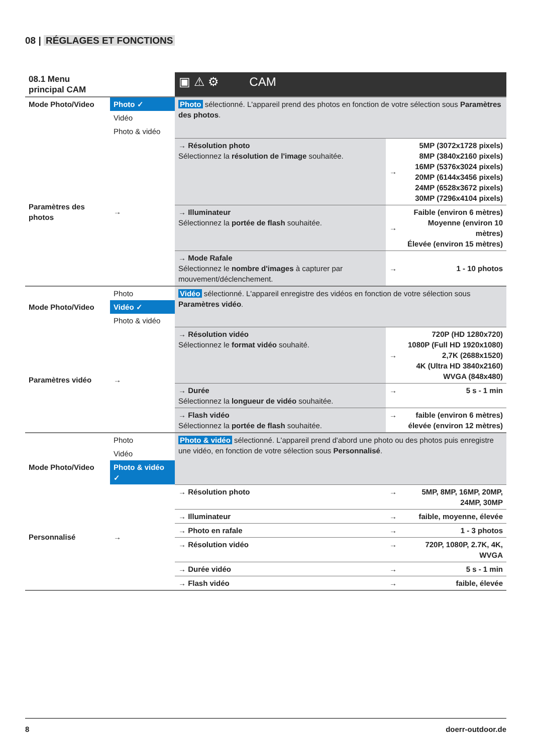08 | RÉGLAGES ET FONCTIONS
| 08.1 Menu principal CAM | | ▣ ⚠ ⚙ CAM | | |
| Mode Photo/Video | Photo ✓ | Photo sélectionné. L'appareil prend des photos en fonction de votre sélection sous Paramètres des photos . | | |
| | Vidéo | | | |
| | Photo & vidéo | | | |
| Paramètres des photos | → | → Résolution photo Sélectionnez la résolution de l'image souhaitée. | → | 5MP (3072x1728 pixels) 8MP (3840x2160 pixels) 16MP (5376x3024 pixels) 20MP (6144x3456 pixels) 24MP (6528x3672 pixels) 30MP (7296x4104 pixels) |
| | | → Illuminateur Sélectionnez la portée de flash souhaitée. | → | Faible (environ 6 mètres) Moyenne (environ 10 mètres) Élevée (environ 15 mètres) |
| | | → Mode Rafale Sélectionnez le nombre d'images à capturer par mouvement/déclenchement. | → | 1 - 10 photos |
| | Photo | Vidéo sélectionné. L'appareil enregistre des vidéos en fonction de votre sélection sous Paramètres vidéo . | | |
| Mode Photo/Video | Vidéo ✓ | | | |
| | Photo & vidéo | | | |
| Paramètres vidéo | → | → Résolution vidéo Sélectionnez le format vidéo souhaité. | → | 720P (HD 1280x720) 1080P (Full HD 1920x1080) 2,7K (2688x1520) 4K (Ultra HD 3840x2160) WVGA (848x480) |
| | | → Durée Sélectionnez la longueur de vidéo souhaitée. | → | 5 s - 1 min |
| | | → Flash vidéo Sélectionnez la portée de flash souhaitée. | → | faible (environ 6 mètres) élevée (environ 12 mètres) |
| | Photo | Photo & vidéo sélectionné. L'appareil prend d'abord une photo ou des photos puis enregistre une vidéo, en fonction de votre sélection sous Personnalisé . | | |
| | Vidéo | | | |
| Mode Photo/Video | Photo & vidéo ✓ | | | |
| Personnalisé | → | → Résolution photo | → | 5MP, 8MP, 16MP, 20MP, 24MP, 30MP |
| | | → Illuminateur | → | faible, moyenne, élevée |
| | | → Photo en rafale | → | 1 - 3 photos |
| | | → Résolution vidéo | → | 720P, 1080P, 2.7K, 4K, WVGA |
| | | → Durée vidéo | → | 5 s - 1 min |
| | | → Flash vidéo | → | faible, élevée |
8 doerr-outdoor.de